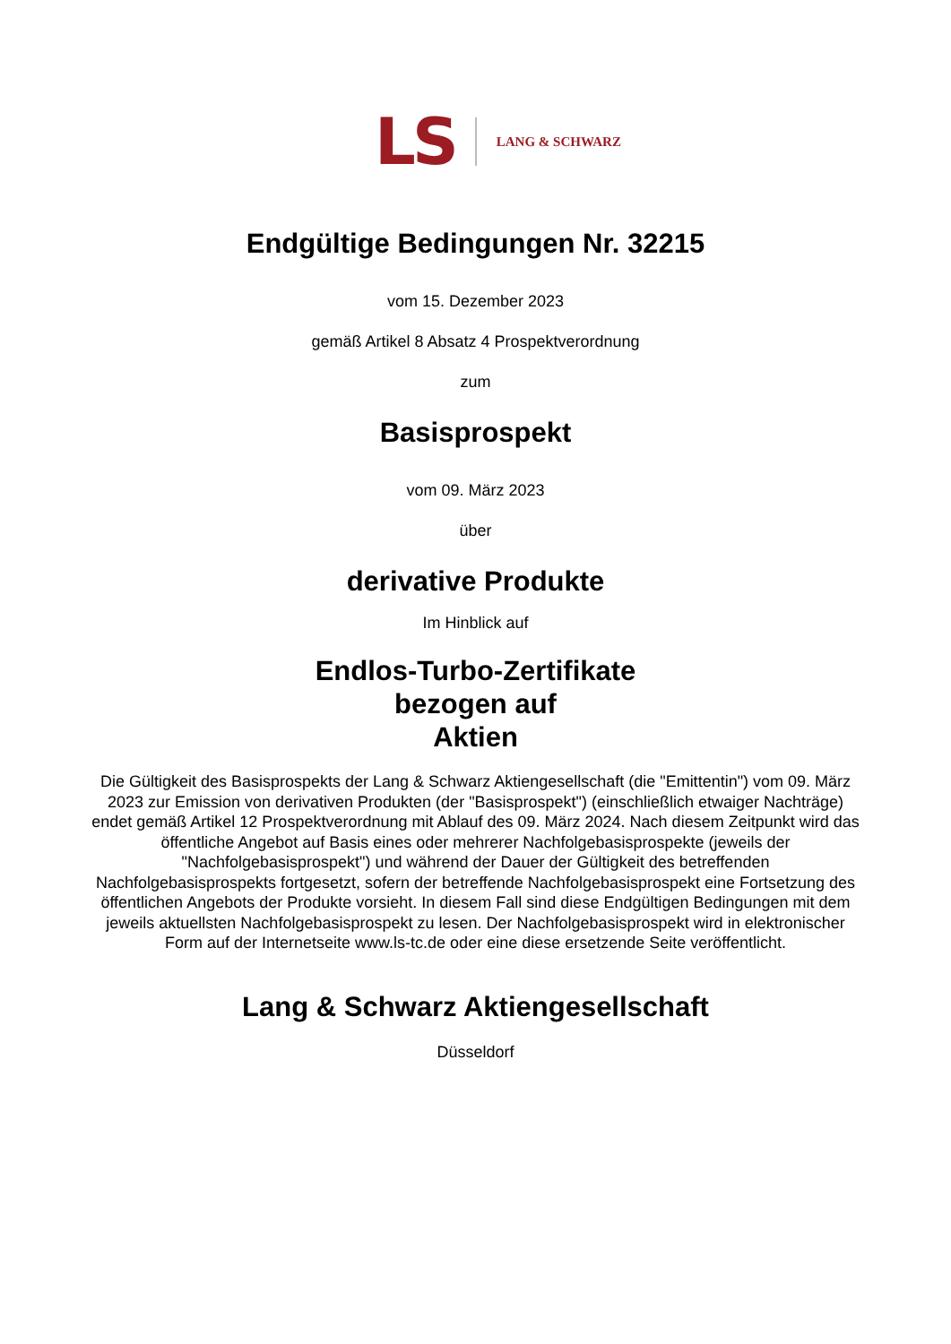LS LANG & SCHWARZ
Endgültige Bedingungen Nr. 32215
vom 15. Dezember 2023
gemäß Artikel 8 Absatz 4 Prospektverordnung
zum
Basisprospekt
vom 09. März 2023
über
derivative Produkte
Im Hinblick auf
Endlos-Turbo-Zertifikate
bezogen auf
Aktien
Die Gültigkeit des Basisprospekts der Lang & Schwarz Aktiengesellschaft (die "Emittentin") vom 09. März 2023 zur Emission von derivativen Produkten (der "Basisprospekt") (einschließlich etwaiger Nachträge) endet gemäß Artikel 12 Prospektverordnung mit Ablauf des 09. März 2024. Nach diesem Zeitpunkt wird das öffentliche Angebot auf Basis eines oder mehrerer Nachfolgebasisprospekte (jeweils der "Nachfolgebasisprospekt") und während der Dauer der Gültigkeit des betreffenden Nachfolgebasisprospekts fortgesetzt, sofern der betreffende Nachfolgebasisprospekt eine Fortsetzung des öffentlichen Angebots der Produkte vorsieht. In diesem Fall sind diese Endgültigen Bedingungen mit dem jeweils aktuellsten Nachfolgebasisprospekt zu lesen. Der Nachfolgebasisprospekt wird in elektronischer Form auf der Internetseite www.ls-tc.de oder eine diese ersetzende Seite veröffentlicht.
Lang & Schwarz Aktiengesellschaft
Düsseldorf